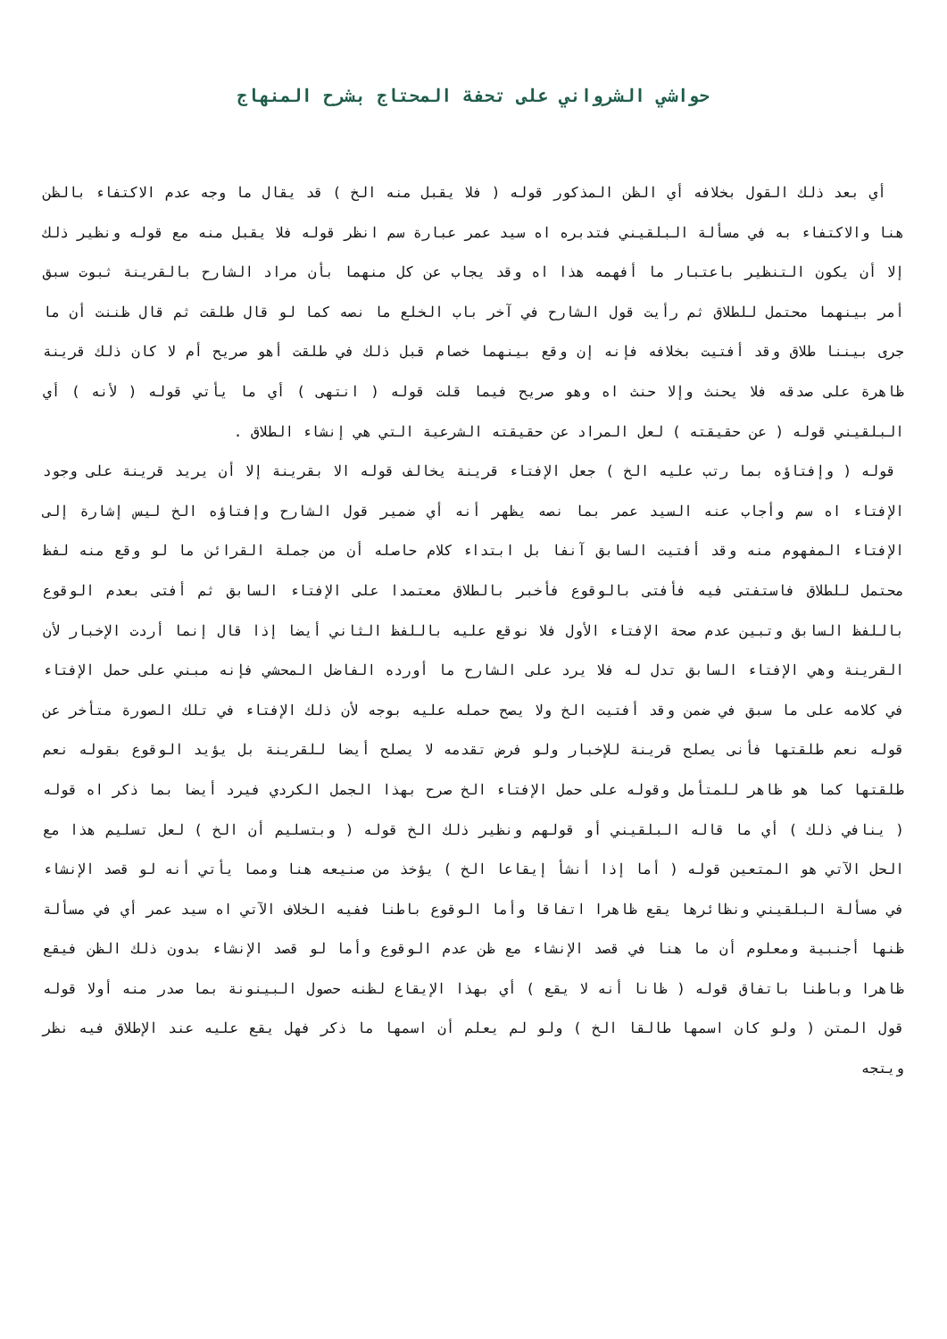حواشي الشرواني على تحفة المحتاج بشرح المنهاج
أي بعد ذلك القول بخلافه أي الظن المذكور قوله ( فلا يقبل منه الخ ) قد يقال ما وجه عدم الاكتفاء بالظن هنا والاكتفاء به في مسألة البلقيني فتدبره اه سيد عمر عبارة سم انظر قوله فلا يقبل منه مع قوله ونظير ذلك إلا أن يكون التنظير باعتبار ما أفهمه هذا اه وقد يجاب عن كل منهما بأن مراد الشارح بالقرينة ثبوت سبق أمر بينهما محتمل للطلاق ثم رأيت قول الشارح في آخر باب الخلع ما نصه كما لو قال طلقت ثم قال ظننت أن ما جرى بيننا طلاق وقد أفتيت بخلافه فإنه إن وقع بينهما خصام قبل ذلك في طلقت أهو صريح أم لا كان ذلك قرينة ظاهرة على صدقه فلا يحنث وإلا حنث اه وهو صريح فيما قلت قوله ( انتهى ) أي ما يأتي قوله ( لأنه ) أي البلقيني قوله ( عن حقيقته ) لعل المراد عن حقيقته الشرعية التي هي إنشاء الطلاق .
قوله ( وإفتاؤه بما رتب عليه الخ ) جعل الإفتاء قرينة يخالف قوله الا بقرينة إلا أن يريد قرينة على وجود الإفتاء اه سم وأجاب عنه السيد عمر بما نصه يظهر أنه أي ضمير قول الشارح وإفتاؤه الخ ليس إشارة إلى الإفتاء المفهوم منه وقد أفتيت السابق آنفا بل ابتداء كلام حاصله أن من جملة القرائن ما لو وقع منه لفظ محتمل للطلاق فاستفتى فيه فأفتى بالوقوع فأخبر بالطلاق معتمدا على الإفتاء السابق ثم أفتى بعدم الوقوع باللفظ السابق وتبين عدم صحة الإفتاء الأول فلا نوقع عليه باللفظ الثاني أيضا إذا قال إنما أردت الإخبار لأن القرينة وهي الإفتاء السابق تدل له فلا يرد على الشارح ما أورده الفاضل المحشي فإنه مبني على حمل الإفتاء في كلامه على ما سبق في ضمن وقد أفتيت الخ ولا يصح حمله عليه بوجه لأن ذلك الإفتاء في تلك الصورة متأخر عن قوله نعم طلقتها فأنى يصلح قرينة للإخبار ولو فرض تقدمه لا يصلح أيضا للقرينة بل يؤيد الوقوع بقوله نعم طلقتها كما هو ظاهر للمتأمل وقوله على حمل الإفتاء الخ صرح بهذا الجمل الكردي فيرد أيضا بما ذكر اه قوله ( ينافي ذلك ) أي ما قاله البلقيني أو قولهم ونظير ذلك الخ قوله ( وبتسليم أن الخ ) لعل تسليم هذا مع الحل الآتي هو المتعين قوله ( أما إذا أنشأ إيقاعا الخ ) يؤخذ من صنيعه هنا ومما يأتي أنه لو قصد الإنشاء في مسألة البلقيني ونظائرها يقع ظاهرا اتفاقا وأما الوقوع باطنا ففيه الخلاف الآتي اه سيد عمر أي في مسألة ظنها أجنبية ومعلوم أن ما هنا في قصد الإنشاء مع ظن عدم الوقوع وأما لو قصد الإنشاء بدون ذلك الظن فيقع ظاهرا وباطنا باتفاق قوله ( ظانا أنه لا يقع ) أي بهذا الإيقاع لظنه حصول البينونة بما صدر منه أولا قوله قول المتن ( ولو كان اسمها طالقا الخ ) ولو لم يعلم أن اسمها ما ذكر فهل يقع عليه عند الإطلاق فيه نظر ويتجه